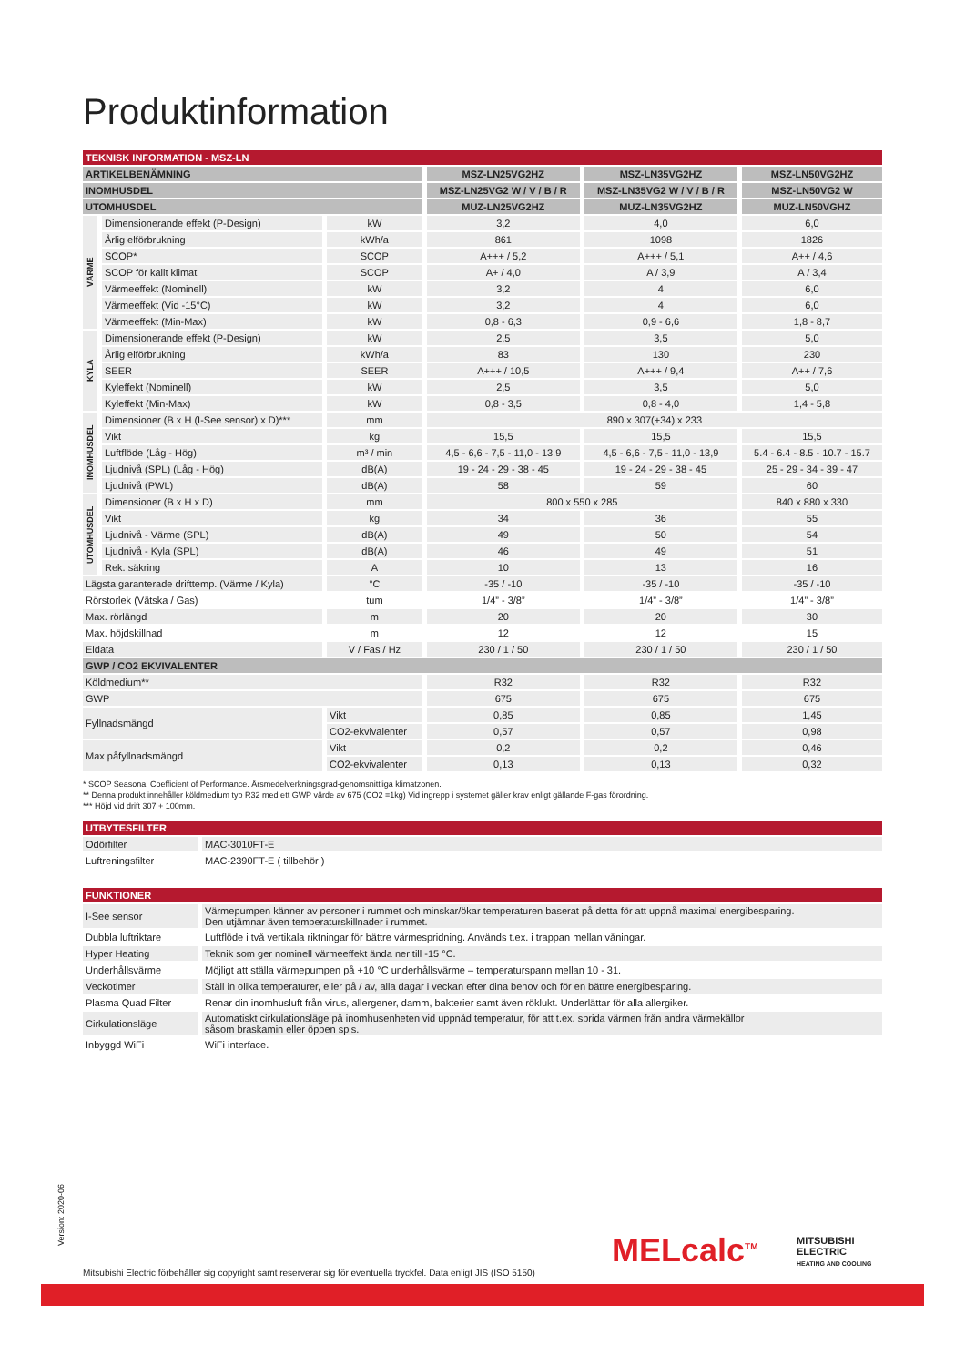Produktinformation
| TEKNISK INFORMATION - MSZ-LN | | | | | |
| ARTIKELBENÄMNING | | | MSZ-LN25VG2HZ | MSZ-LN35VG2HZ | MSZ-LN50VG2HZ |
| INOMHUSDEL | | | MSZ-LN25VG2 W / V / B / R | MSZ-LN35VG2 W / V / B / R | MSZ-LN50VG2 W |
| UTOMHUSDEL | | | MUZ-LN25VG2HZ | MUZ-LN35VG2HZ | MUZ-LN50VGHZ |
| VÄRME | Dimensionerande effekt (P-Design) | kW | 3,2 | 4,0 | 6,0 |
| | Årlig elförbrukning | kWh/a | 861 | 1098 | 1826 |
| | SCOP* | SCOP | A+++ / 5,2 | A+++ / 5,1 | A++ / 4,6 |
| | SCOP för kallt klimat | SCOP | A+ / 4,0 | A / 3,9 | A / 3,4 |
| | Värmeeffekt (Nominell) | kW | 3,2 | 4 | 6,0 |
| | Värmeeffekt (Vid -15°C) | kW | 3,2 | 4 | 6,0 |
| | Värmeeffekt (Min-Max) | kW | 0,8 - 6,3 | 0,9 - 6,6 | 1,8 - 8,7 |
| KYLA | Dimensionerande effekt (P-Design) | kW | 2,5 | 3,5 | 5,0 |
| | Årlig elförbrukning | kWh/a | 83 | 130 | 230 |
| | SEER | SEER | A+++ / 10,5 | A+++ / 9,4 | A++ / 7,6 |
| | Kyleffekt (Nominell) | kW | 2,5 | 3,5 | 5,0 |
| | Kyleffekt (Min-Max) | kW | 0,8 - 3,5 | 0,8 - 4,0 | 1,4 - 5,8 |
| INOMHUSDEL | Dimensioner (B x H (I-See sensor) x D)*** | mm | 890 x 307(+34) x 233 | | |
| | Vikt | kg | 15,5 | 15,5 | 15,5 |
| | Luftflöde (Låg - Hög) | m³ / min | 4,5 - 6,6 - 7,5 - 11,0 - 13,9 | 4,5 - 6,6 - 7,5 - 11,0 - 13,9 | 5.4 - 6.4 - 8.5 - 10.7 - 15.7 |
| | Ljudnivå (SPL) (Låg - Hög) | dB(A) | 19 - 24 - 29 - 38 - 45 | 19 - 24 - 29 - 38 - 45 | 25 - 29 - 34 - 39 - 47 |
| | Ljudnivå (PWL) | dB(A) | 58 | 59 | 60 |
| UTOMHUSDEL | Dimensioner (B x H x D) | mm | 800 x 550 x 285 | | 840 x 880 x 330 |
| | Vikt | kg | 34 | 36 | 55 |
| | Ljudnivå - Värme (SPL) | dB(A) | 49 | 50 | 54 |
| | Ljudnivå - Kyla (SPL) | dB(A) | 46 | 49 | 51 |
| | Rek. säkring | A | 10 | 13 | 16 |
| Lägsta garanterade drifttemp. (Värme / Kyla) | | °C | -35 / -10 | -35 / -10 | -35 / -10 |
| Rörstorlek (Vätska / Gas) | | tum | 1/4” - 3/8” | 1/4” - 3/8” | 1/4” - 3/8” |
| Max. rörlängd | | m | 20 | 20 | 30 |
| Max. höjdskillnad | | m | 12 | 12 | 15 |
| Eldata | | V / Fas / Hz | 230 / 1 / 50 | 230 / 1 / 50 | 230 / 1 / 50 |
| GWP / CO2 EKVIVALENTER | | | | | |
| Köldmedium** | | | R32 | R32 | R32 |
| GWP | | | 675 | 675 | 675 |
| Fyllnadsmängd | | Vikt | 0,85 | 0,85 | 1,45 |
| | | CO2-ekvivalenter | 0,57 | 0,57 | 0,98 |
| Max påfyllnadsmängd | | Vikt | 0,2 | 0,2 | 0,46 |
| | | CO2-ekvivalenter | 0,13 | 0,13 | 0,32 |
* SCOP Seasonal Coefficient of Performance. Årsmedelverkningsgrad-genomsnittliga klimatzonen.
** Denna produkt innehåller köldmedium typ R32 med ett GWP värde av 675 (CO2 =1kg) Vid ingrepp i systemet gäller krav enligt gällande F-gas förordning.
*** Höjd vid drift 307 + 100mm.
| UTBYTESFILTER | |
| Odörfilter | MAC-3010FT-E |
| Luftreningsfilter | MAC-2390FT-E ( tillbehör ) |
| FUNKTIONER | |
| I-See sensor | Värmepumpen känner av personer i rummet och minskar/ökar temperaturen baserat på detta för att uppnå maximal energibesparing. Den utjämnar även temperaturskillnader i rummet. |
| Dubbla luftriktare | Luftflöde i två vertikala riktningar för bättre värmespridning. Används t.ex. i trappan mellan våningar. |
| Hyper Heating | Teknik som ger nominell värmeeffekt ända ner till -15 °C. |
| Underhållsvärme | Möjligt att ställa värmepumpen på +10 °C underhållsvärme – temperaturspann mellan 10 - 31. |
| Veckotimer | Ställ in olika temperaturer, eller på / av, alla dagar i veckan efter dina behov och för en bättre energibesparing. |
| Plasma Quad Filter | Renar din inomhusluft från virus, allergener, damm, bakterier samt även röklukt. Underlättar för alla allergiker. |
| Cirkulationsläge | Automatiskt cirkulationsläge på inomhusenheten vid uppnåd temperatur, för att t.ex. sprida värmen från andra värmekällor såsom braskamin eller öppen spis. |
| Inbyggd WiFi | WiFi interface. |
Version: 2020-06
MELcalc<sup>TM</sup>
MITSUBISHI
ELECTRIC
HEATING AND COOLING
Mitsubishi Electric förbehåller sig copyright samt reserverar sig för eventuella tryckfel. Data enligt JIS (ISO 5150)